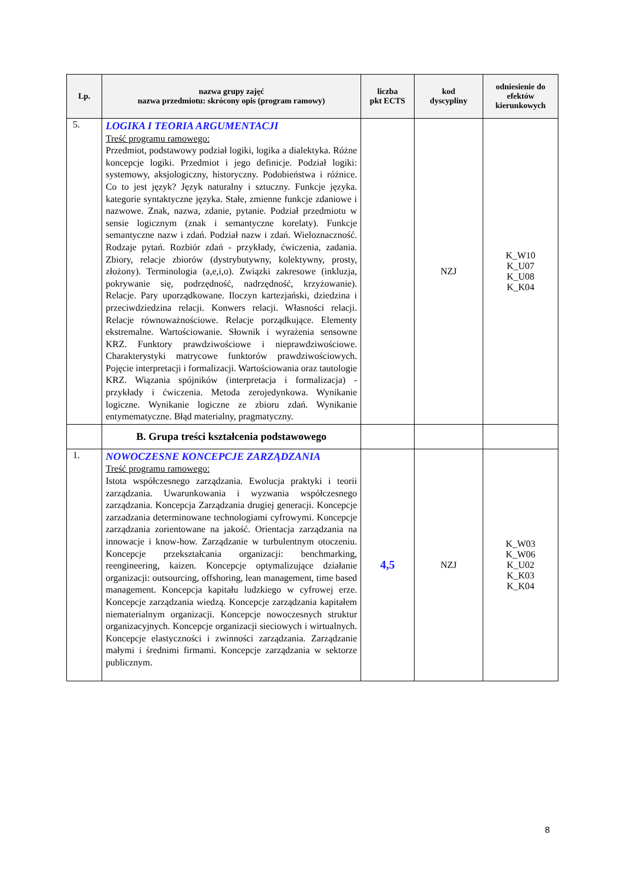| Lp. | nazwa grupy zajęć nazwa przedmiotu: skrócony opis (program ramowy) | liczba pkt ECTS | kod dyscypliny | odniesienie do efektów kierunkowych |
| --- | --- | --- | --- | --- |
| 5. | LOGIKA I TEORIA ARGUMENTACJI Treść programu ramowego: Przedmiot, podstawowy podział logiki, logika a dialektyka. Różne koncepcje logiki. Przedmiot i jego definicje. Podział logiki: systemowy, aksjologiczny, historyczny. Podobieństwa i różnice. Co to jest język? Język naturalny i sztuczny. Funkcje języka. kategorie syntaktyczne języka. Stałe, zmienne funkcje zdaniowe i nazwowe. Znak, nazwa, zdanie, pytanie. Podział przedmiotu w sensie logicznym (znak i semantyczne korelaty). Funkcje semantyczne nazw i zdań. Podział nazw i zdań. Wieloznaczność. Rodzaje pytań. Rozbiór zdań - przykłady, ćwiczenia, zadania. Zbiory, relacje zbiorów (dystrybutywny, kolektywny, prosty, złożony). Terminologia (a,e,i,o). Związki zakresowe (inkluzja, pokrywanie się, podrzędność, nadrzędność, krzyżowanie). Relacje. Pary uporządkowane. Iloczyn kartezjański, dziedzina i przeciwdziedzina relacji. Konwers relacji. Własności relacji. Relacje równoważnościowe. Relacje porządkujące. Elementy ekstremalne. Wartościowanie. Słownik i wyrażenia sensowne KRZ. Funktory prawdziwościowe i nieprawdziwościowe. Charakterystyki matrycowe funktorów prawdziwościowych. Pojęcie interpretacji i formalizacji. Wartościowania oraz tautologie KRZ. Wiązania spójników (interpretacja i formalizacja) - przykłady i ćwiczenia. Metoda zerojedynkowa. Wynikanie logiczne. Wynikanie logiczne ze zbioru zdań. Wynikanie entymematyczne. Błąd materialny, pragmatyczny. | | NZJ | K_W10 K_U07 K_U08 K_K04 |
| | B. Grupa treści kształcenia podstawowego | | | |
| 1. | NOWOCZESNE KONCEPCJE ZARZĄDZANIA Treść programu ramowego: Istota współczesnego zarządzania. Ewolucja praktyki i teorii zarządzania. Uwarunkowania i wyzwania współczesnego zarządzania. Koncepcja Zarządzania drugiej generacji. Koncepcje zarzadzania determinowane technologiami cyfrowymi. Koncepcje zarządzania zorientowane na jakość. Orientacja zarządzania na innowacje i know-how. Zarządzanie w turbulentnym otoczeniu. Koncepcje przekształcania organizacji: benchmarking, reengineering, kaizen. Koncepcje optymalizujące działanie organizacji: outsourcing, offshoring, lean management, time based management. Koncepcja kapitału ludzkiego w cyfrowej erze. Koncepcje zarządzania wiedzą. Koncepcje zarządzania kapitałem niematerialnym organizacji. Koncepcje nowoczesnych struktur organizacyjnych. Koncepcje organizacji sieciowych i wirtualnych. Koncepcje elastyczności i zwinności zarządzania. Zarządzanie małymi i średnimi firmami. Koncepcje zarządzania w sektorze publicznym. | 4,5 | NZJ | K_W03 K_W06 K_U02 K_K03 K_K04 |
8